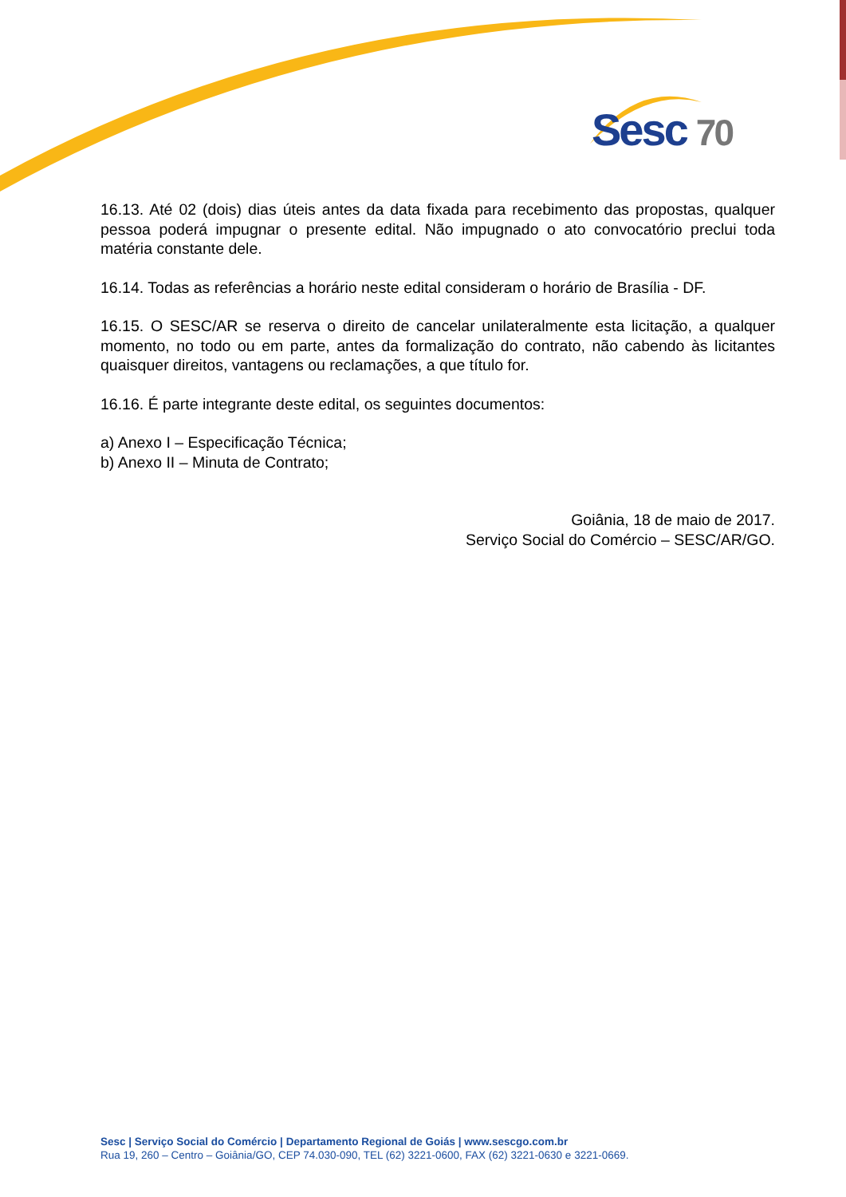Sesc 70
16.13. Até 02 (dois) dias úteis antes da data fixada para recebimento das propostas, qualquer pessoa poderá impugnar o presente edital. Não impugnado o ato convocatório preclui toda matéria constante dele.
16.14. Todas as referências a horário neste edital consideram o horário de Brasília - DF.
16.15. O SESC/AR se reserva o direito de cancelar unilateralmente esta licitação, a qualquer momento, no todo ou em parte, antes da formalização do contrato, não cabendo às licitantes quaisquer direitos, vantagens ou reclamações, a que título for.
16.16. É parte integrante deste edital, os seguintes documentos:
a) Anexo I – Especificação Técnica;
b) Anexo II – Minuta de Contrato;
Goiânia, 18 de maio de 2017.
Serviço Social do Comércio – SESC/AR/GO.
Sesc | Serviço Social do Comércio | Departamento Regional de Goiás | www.sescgo.com.br
Rua 19, 260 – Centro – Goiânia/GO, CEP 74.030-090, TEL (62) 3221-0600, FAX (62) 3221-0630 e 3221-0669.